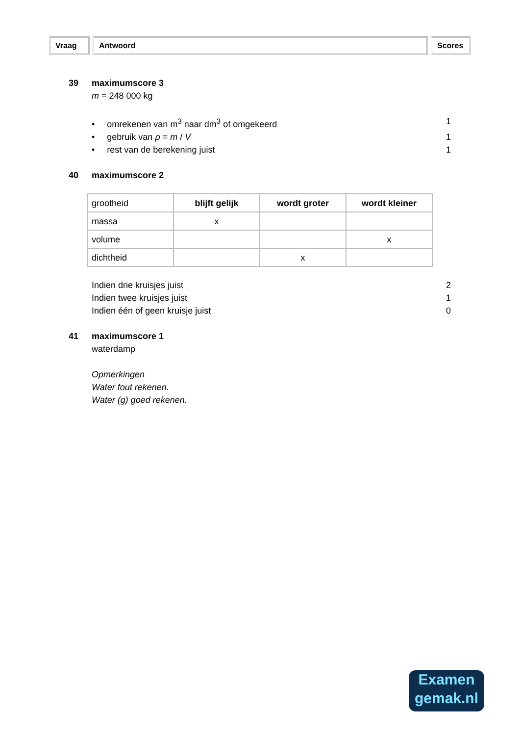Vraag Antwoord Scores
39 maximumscore 3
m = 248 000 kg
• omrekenen van m<sup>3</sup> naar dm<sup>3</sup> of omgekeerd 1
• gebruik van ρ = m / V 1
• rest van de berekening juist 1
40 maximumscore 2
| grootheid | blijft gelijk | wordt groter | wordt kleiner |
| --- | --- | --- | --- |
| massa | x | | |
| volume | | | x |
| dichtheid | | x | |
Indien drie kruisjes juist 2
Indien twee kruisjes juist 1
Indien één of geen kruisje juist 0
41 maximumscore 1
waterdamp
Opmerkingen
Water fout rekenen.
Water (g) goed rekenen.
Examen
gemak.nl